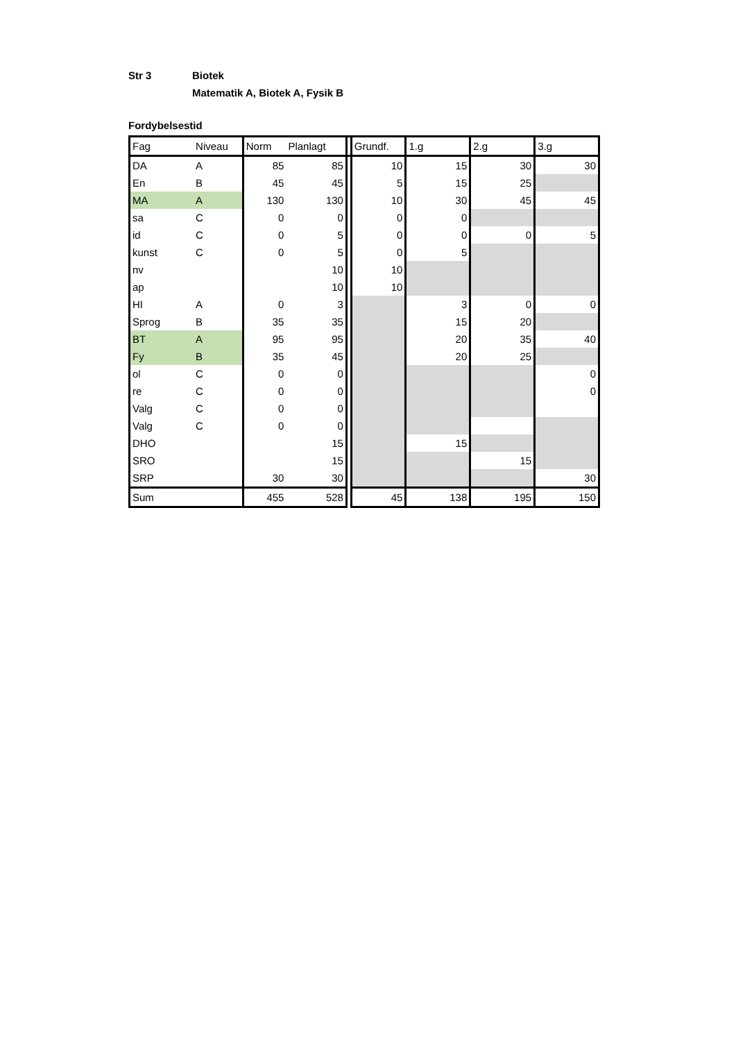Str 3 Biotek
Matematik A, Biotek A, Fysik B
Fordybelsestid
| Fag | Niveau | Norm | Planlagt | | Grundf. | 1.g | 2.g | 3.g |
| --- | --- | --- | --- | --- | --- | --- | --- | --- |
| DA | A | 85 | 85 | | 10 | 15 | 30 | 30 |
| En | B | 45 | 45 | | 5 | 15 | 25 | |
| MA | A | 130 | 130 | | 10 | 30 | 45 | 45 |
| sa | C | 0 | 0 | | 0 | 0 | | |
| id | C | 0 | 5 | | 0 | 0 | 0 | 5 |
| kunst | C | 0 | 5 | | 0 | 5 | | |
| nv | | | 10 | | 10 | | | |
| ap | | | 10 | | 10 | | | |
| HI | A | 0 | 3 | | | 3 | 0 | 0 |
| Sprog | B | 35 | 35 | | | 15 | 20 | |
| BT | A | 95 | 95 | | | 20 | 35 | 40 |
| Fy | B | 35 | 45 | | | 20 | 25 | |
| ol | C | 0 | 0 | | | | | 0 |
| re | C | 0 | 0 | | | | | 0 |
| Valg | C | 0 | 0 | | | | | |
| Valg | C | 0 | 0 | | | | | |
| DHO | | | 15 | | | 15 | | |
| SRO | | | 15 | | | | 15 | |
| SRP | | 30 | 30 | | | | | 30 |
| Sum | | 455 | 528 | | 45 | 138 | 195 | 150 |